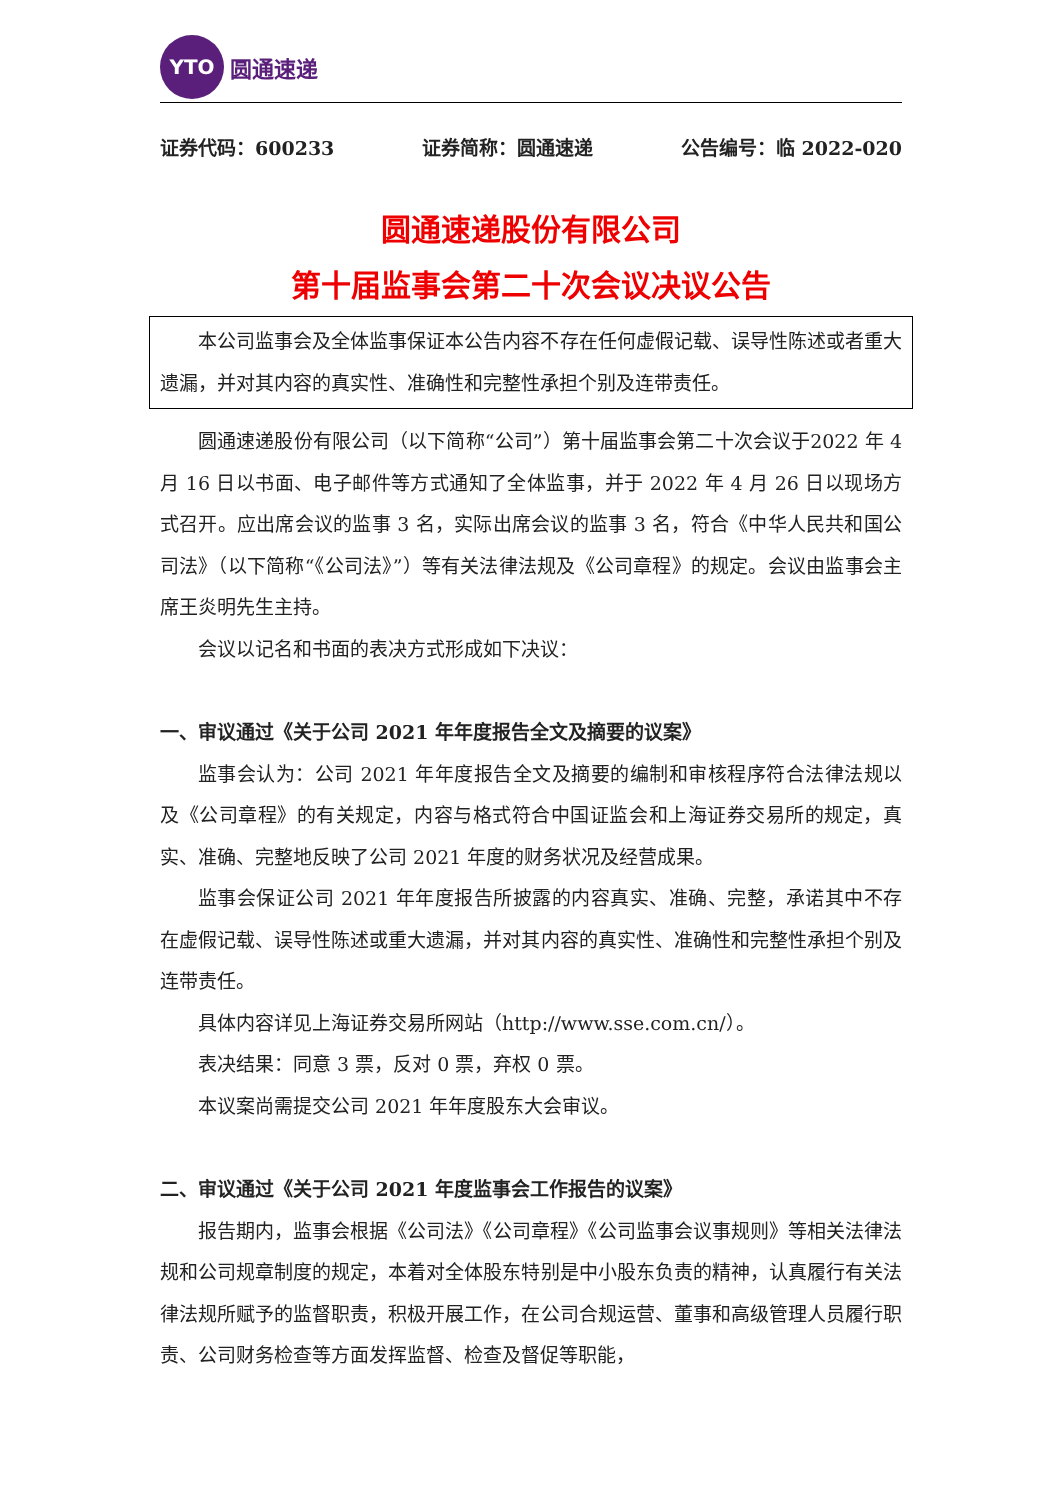YTO
圆通速递
证券代码：600233 证券简称：圆通速递 公告编号：临 2022-020
圆通速递股份有限公司
第十届监事会第二十次会议决议公告
本公司监事会及全体监事保证本公告内容不存在任何虚假记载、误导性陈述或者重大遗漏，并对其内容的真实性、准确性和完整性承担个别及连带责任。
圆通速递股份有限公司（以下简称“公司”）第十届监事会第二十次会议于2022 年 4 月 16 日以书面、电子邮件等方式通知了全体监事，并于 2022 年 4 月 26 日以现场方式召开。应出席会议的监事 3 名，实际出席会议的监事 3 名，符合《中华人民共和国公司法》（以下简称“《公司法》”）等有关法律法规及《公司章程》的规定。会议由监事会主席王炎明先生主持。
会议以记名和书面的表决方式形成如下决议：
一、审议通过《关于公司 2021 年年度报告全文及摘要的议案》
监事会认为：公司 2021 年年度报告全文及摘要的编制和审核程序符合法律法规以及《公司章程》的有关规定，内容与格式符合中国证监会和上海证券交易所的规定，真实、准确、完整地反映了公司 2021 年度的财务状况及经营成果。
监事会保证公司 2021 年年度报告所披露的内容真实、准确、完整，承诺其中不存在虚假记载、误导性陈述或重大遗漏，并对其内容的真实性、准确性和完整性承担个别及连带责任。
具体内容详见上海证券交易所网站（http://www.sse.com.cn/）。
表决结果：同意 3 票，反对 0 票，弃权 0 票。
本议案尚需提交公司 2021 年年度股东大会审议。
二、审议通过《关于公司 2021 年度监事会工作报告的议案》
报告期内，监事会根据《公司法》《公司章程》《公司监事会议事规则》等相关法律法规和公司规章制度的规定，本着对全体股东特别是中小股东负责的精神，认真履行有关法律法规所赋予的监督职责，积极开展工作，在公司合规运营、董事和高级管理人员履行职责、公司财务检查等方面发挥监督、检查及督促等职能，